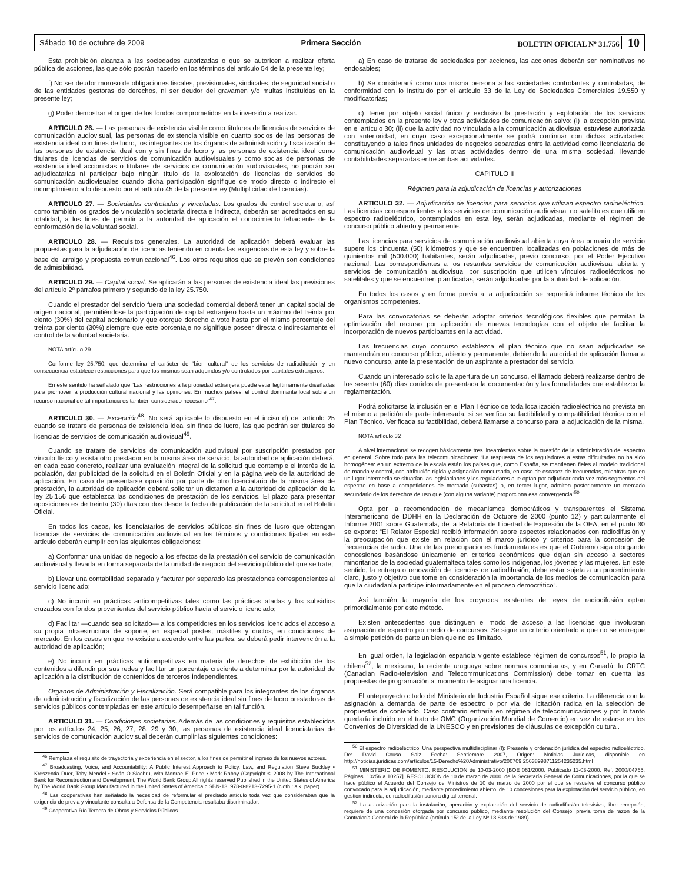Sábado 10 de octubre de 2009 Primera Sección BOLETIN OFICIAL Nº 31.756 10
Esta prohibición alcanza a las sociedades autorizadas o que se autoricen a realizar oferta pública de acciones, las que sólo podrán hacerlo en los términos del artículo 54 de la presente ley;
f) No ser deudor moroso de obligaciones fiscales, previsionales, sindicales, de seguridad social o de las entidades gestoras de derechos, ni ser deudor del gravamen y/o multas instituidas en la presente ley;
g) Poder demostrar el origen de los fondos comprometidos en la inversión a realizar.
ARTICULO 26. — Las personas de existencia visible como titulares de licencias de servicios de comunicación audiovisual, las personas de existencia visible en cuanto socios de las personas de existencia ideal con fines de lucro, los integrantes de los órganos de administración y fiscalización de las personas de existencia ideal con y sin fines de lucro y las personas de existencia ideal como titulares de licencias de servicios de comunicación audiovisuales y como socias de personas de existencia ideal accionistas o titulares de servicios de comunicación audiovisuales, no podrán ser adjudicatarias ni participar bajo ningún título de la explotación de licencias de servicios de comunicación audiovisuales cuando dicha participación signifique de modo directo o indirecto el incumplimiento a lo dispuesto por el artículo 45 de la presente ley (Multiplicidad de licencias).
ARTICULO 27. — Sociedades controladas y vinculadas. Los grados de control societario, así como también los grados de vinculación societaria directa e indirecta, deberán ser acreditados en su totalidad, a los fines de permitir a la autoridad de aplicación el conocimiento fehaciente de la conformación de la voluntad social.
ARTICULO 28. — Requisitos generales. La autoridad de aplicación deberá evaluar las propuestas para la adjudicación de licencias teniendo en cuenta las exigencias de esta ley y sobre la base del arraigo y propuesta comunicacional<sup>46</sup>. Los otros requisitos que se prevén son condiciones de admisibilidad.
ARTICULO 29. — Capital social. Se aplicarán a las personas de existencia ideal las previsiones del artículo 2º párrafos primero y segundo de la ley 25.750.
Cuando el prestador del servicio fuera una sociedad comercial deberá tener un capital social de origen nacional, permitiéndose la participación de capital extranjero hasta un máximo del treinta por ciento (30%) del capital accionario y que otorgue derecho a voto hasta por el mismo porcentaje del treinta por ciento (30%) siempre que este porcentaje no signifique poseer directa o indirectamente el control de la voluntad societaria.
NOTA artículo 29
Conforme ley 25.750, que determina el carácter de “bien cultural” de los servicios de radiodifusión y en consecuencia establece restricciones para que los mismos sean adquiridos y/o controlados por capitales extranjeros.
En este sentido ha señalado que “Las restricciones a la propiedad extranjera puede estar legítimamente diseñadas para promover la producción cultural nacional y las opiniones. En muchos países, el control dominante local sobre un recurso nacional de tal importancia es también considerado necesario”<sup>47</sup>.
ARTICULO 30. — Excepción<sup>48</sup>. No será aplicable lo dispuesto en el inciso d) del artículo 25 cuando se tratare de personas de existencia ideal sin fines de lucro, las que podrán ser titulares de licencias de servicios de comunicación audiovisual<sup>49</sup>.
Cuando se tratare de servicios de comunicación audiovisual por suscripción prestados por vínculo físico y exista otro prestador en la misma área de servicio, la autoridad de aplicación deberá, en cada caso concreto, realizar una evaluación integral de la solicitud que contemple el interés de la población, dar publicidad de la solicitud en el Boletín Oficial y en la página web de la autoridad de aplicación. En caso de presentarse oposición por parte de otro licenciatario de la misma área de prestación, la autoridad de aplicación deberá solicitar un dictamen a la autoridad de aplicación de la ley 25.156 que establezca las condiciones de prestación de los servicios. El plazo para presentar oposiciones es de treinta (30) días corridos desde la fecha de publicación de la solicitud en el Boletín Oficial.
En todos los casos, los licenciatarios de servicios públicos sin fines de lucro que obtengan licencias de servicios de comunicación audiovisual en los términos y condiciones fijadas en este artículo deberán cumplir con las siguientes obligaciones:
a) Conformar una unidad de negocio a los efectos de la prestación del servicio de comunicación audiovisual y llevarla en forma separada de la unidad de negocio del servicio público del que se trate;
b) Llevar una contabilidad separada y facturar por separado las prestaciones correspondientes al servicio licenciado;
c) No incurrir en prácticas anticompetitivas tales como las prácticas atadas y los subsidios cruzados con fondos provenientes del servicio público hacia el servicio licenciado;
d) Facilitar —cuando sea solicitado— a los competidores en los servicios licenciados el acceso a su propia infraestructura de soporte, en especial postes, mástiles y ductos, en condiciones de mercado. En los casos en que no existiera acuerdo entre las partes, se deberá pedir intervención a la autoridad de aplicación;
e) No incurrir en prácticas anticompetitivas en materia de derechos de exhibición de los contenidos a difundir por sus redes y facilitar un porcentaje creciente a determinar por la autoridad de aplicación a la distribución de contenidos de terceros independientes.
Organos de Administración y Fiscalización. Será compatible para los integrantes de los órganos de administración y fiscalización de las personas de existencia ideal sin fines de lucro prestadoras de servicios públicos contempladas en este artículo desempeñarse en tal función.
ARTICULO 31. — Condiciones societarias. Además de las condiciones y requisitos establecidos por los artículos 24, 25, 26, 27, 28, 29 y 30, las personas de existencia ideal licenciatarias de servicios de comunicación audiovisual deberán cumplir las siguientes condiciones:
<sup>46</sup> Remplaza el requisito de trayectoria y experiencia en el sector, a los fines de permitir el ingreso de los nuevos actores.
<sup>47</sup> Broadcasting, Voice, and Accountability: A Public Interest Approach to Policy, Law, and Regulation Steve Buckley • Kreszentia Duer, Toby Mendel • Seán O Siochrú, with Monroe E. Price • Mark Raboy (Copyright © 2008 by The International Bank for Reconstruction and Development, The World Bank Group All rights reserved Published in the United States of America by The World Bank Group Manufactured in the United States of America cISBN-13: 978-0-8213-7295-1 (cloth : alk. paper).
<sup>48</sup> Las cooperativas han señalado la necesidad de reformular el precitado artículo toda vez que consideraban que la exigencia de previa y vinculante consulta a Defensa de la Competencia resultaba discriminador.
<sup>49</sup> Cooperativa Río Tercero de Obras y Servicios Públicos.
a) En caso de tratarse de sociedades por acciones, las acciones deberán ser nominativas no endosables;
b) Se considerará como una misma persona a las sociedades controlantes y controladas, de conformidad con lo instituido por el artículo 33 de la Ley de Sociedades Comerciales 19.550 y modificatorias;
c) Tener por objeto social único y exclusivo la prestación y explotación de los servicios contemplados en la presente ley y otras actividades de comunicación salvo: (i) la excepción prevista en el artículo 30; (ii) que la actividad no vinculada a la comunicación audiovisual estuviese autorizada con anterioridad, en cuyo caso excepcionalmente se podrá continuar con dichas actividades, constituyendo a tales fines unidades de negocios separadas entre la actividad como licenciataria de comunicación audiovisual y las otras actividades dentro de una misma sociedad, llevando contabilidades separadas entre ambas actividades.
CAPITULO II
Régimen para la adjudicación de licencias y autorizaciones
ARTICULO 32. — Adjudicación de licencias para servicios que utilizan espectro radioeléctrico. Las licencias correspondientes a los servicios de comunicación audiovisual no satelitales que utilicen espectro radioeléctrico, contemplados en esta ley, serán adjudicadas, mediante el régimen de concurso público abierto y permanente.
Las licencias para servicios de comunicación audiovisual abierta cuya área primaria de servicio supere los cincuenta (50) kilómetros y que se encuentren localizadas en poblaciones de más de quinientos mil (500.000) habitantes, serán adjudicadas, previo concurso, por el Poder Ejecutivo nacional. Las correspondientes a los restantes servicios de comunicación audiovisual abierta y servicios de comunicación audiovisual por suscripción que utilicen vínculos radioeléctricos no satelitales y que se encuentren planificadas, serán adjudicadas por la autoridad de aplicación.
En todos los casos y en forma previa a la adjudicación se requerirá informe técnico de los organismos competentes.
Para las convocatorias se deberán adoptar criterios tecnológicos flexibles que permitan la optimización del recurso por aplicación de nuevas tecnologías con el objeto de facilitar la incorporación de nuevos participantes en la actividad.
Las frecuencias cuyo concurso establezca el plan técnico que no sean adjudicadas se mantendrán en concurso público, abierto y permanente, debiendo la autoridad de aplicación llamar a nuevo concurso, ante la presentación de un aspirante a prestador del servicio.
Cuando un interesado solicite la apertura de un concurso, el llamado deberá realizarse dentro de los sesenta (60) días corridos de presentada la documentación y las formalidades que establezca la reglamentación.
Podrá solicitarse la inclusión en el Plan Técnico de toda localización radioeléctrica no prevista en el mismo a petición de parte interesada, si se verifica su factibilidad y compatibilidad técnica con el Plan Técnico. Verificada su factibilidad, deberá llamarse a concurso para la adjudicación de la misma.
NOTA artículo 32
A nivel internacional se recogen básicamente tres lineamientos sobre la cuestión de la administración del espectro en general. Sobre todo para las telecomunicaciones: “La respuesta de los reguladores a estas dificultades no ha sido homogénea: en un extremo de la escala están los países que, como España, se mantienen fieles al modelo tradicional de mando y control, con atribución rígida y asignación concursada, en caso de escasez de frecuencias, mientras que en un lugar intermedio se situarían las legislaciones y los reguladores que optan por adjudicar cada vez más segmentos del espectro en base a competiciones de mercado (subastas) o, en tercer lugar, admiten posteriormente un mercado secundario de los derechos de uso que (con alguna variante) proporciona esa convergencia”<sup>50</sup>.
Opta por la recomendación de mecanismos democráticos y transparentes el Sistema Interamericano de DDHH en la Declaración de Octubre de 2000 (punto 12) y particularmente el Informe 2001 sobre Guatemala, de la Relatoría de Libertad de Expresión de la OEA, en el punto 30 se expone: “El Relator Especial recibió información sobre aspectos relacionados con radiodifusión y la preocupación que existe en relación con el marco jurídico y criterios para la concesión de frecuencias de radio. Una de las preocupaciones fundamentales es que el Gobierno siga otorgando concesiones basándose únicamente en criterios económicos que dejan sin acceso a sectores minoritarios de la sociedad guatemalteca tales como los indígenas, los jóvenes y las mujeres. En este sentido, la entrega o renovación de licencias de radiodifusión, debe estar sujeta a un procedimiento claro, justo y objetivo que tome en consideración la importancia de los medios de comunicación para que la ciudadanía participe informadamente en el proceso democrático”.
Así también la mayoría de los proyectos existentes de leyes de radiodifusión optan primordialmente por este método.
Existen antecedentes que distinguen el modo de acceso a las licencias que involucran asignación de espectro por medio de concursos. Se sigue un criterio orientado a que no se entregue a simple petición de parte un bien que no es ilimitado.
En igual orden, la legislación española vigente establece régimen de concursos<sup>51</sup>, lo propio la chilena<sup>52</sup>, la mexicana, la reciente uruguaya sobre normas comunitarias, y en Canadá: la CRTC (Canadian Radio-television and Telecommunications Commission) debe tomar en cuenta las propuestas de programación al momento de asignar una licencia.
El anteproyecto citado del Ministerio de Industria Español sigue ese criterio. La diferencia con la asignación a demanda de parte de espectro o por vía de licitación radica en la selección de propuestas de contenido. Caso contrario entraría en régimen de telecomunicaciones y por lo tanto quedaría incluido en el trato de OMC (Organización Mundial de Comercio) en vez de estarse en los Convenios de Diversidad de la UNESCO y en previsiones de cláusulas de excepción cultural.
<sup>50</sup> El espectro radioeléctrico. Una perspectiva multidisciplinar (I): Presente y ordenación jurídica del espectro radioeléctrico. De: David Couso Saiz Fecha: Septiembre 2007, Origen: Noticias Jurídicas, disponible en http://noticias.juridicas.com/artículos/15-Derecho%20Administrativo/200709 25638998711254235235.html
<sup>51</sup> MINISTERIO DE FOMENTO. RESOLUCION de 10-03-2000 [BOE 061/2000. Publicado 11-03-2000. Ref. 2000/04765. Páginas. 10256 a 10257]. RESOLUCION de 10 de marzo de 2000, de la Secretaría General de Comunicaciones, por la que se hace público el Acuerdo del Consejo de Ministros de 10 de marzo de 2000 por el que se resuelve el concurso público convocado para la adjudicación, mediante procedimiento abierto, de 10 concesiones para la explotación del servicio público, en gestión indirecta, de radiodifusión sonora digital terrenal.
<sup>52</sup> La autorización para la instalación, operación y explotación del servicio de radiodifusión televisiva, libre recepción, requiere de una concesión otorgada por concurso público, mediante resolución del Consejo, previa toma de razón de la Contraloría General de la República (artículo 15º de la Ley Nº 18.838 de 1989).